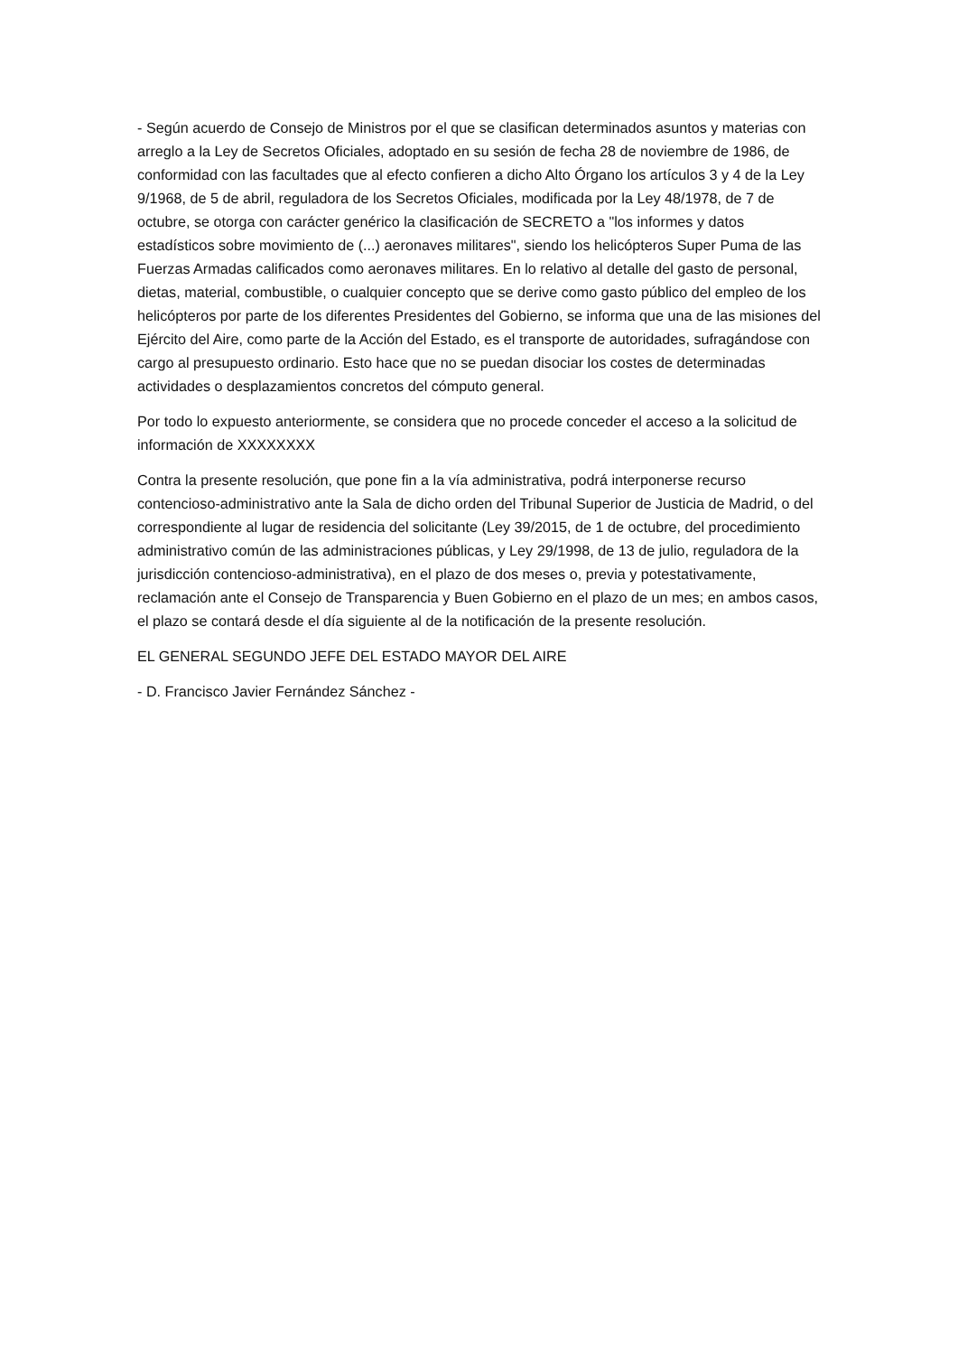- Según acuerdo de Consejo de Ministros por el que se clasifican determinados asuntos y materias con arreglo a la Ley de Secretos Oficiales, adoptado en su sesión de fecha 28 de noviembre de 1986, de conformidad con las facultades que al efecto confieren a dicho Alto Órgano los artículos 3 y 4 de la Ley 9/1968, de 5 de abril, reguladora de los Secretos Oficiales, modificada por la Ley 48/1978, de 7 de octubre, se otorga con carácter genérico la clasificación de SECRETO a "los informes y datos estadísticos sobre movimiento de (...) aeronaves militares", siendo los helicópteros Super Puma de las Fuerzas Armadas calificados como aeronaves militares. En lo relativo al detalle del gasto de personal, dietas, material, combustible, o cualquier concepto que se derive como gasto público del empleo de los helicópteros por parte de los diferentes Presidentes del Gobierno, se informa que una de las misiones del Ejército del Aire, como parte de la Acción del Estado, es el transporte de autoridades, sufragándose con cargo al presupuesto ordinario. Esto hace que no se puedan disociar los costes de determinadas actividades o desplazamientos concretos del cómputo general.
Por todo lo expuesto anteriormente, se considera que no procede conceder el acceso a la solicitud de información de XXXXXXXX
Contra la presente resolución, que pone fin a la vía administrativa, podrá interponerse recurso contencioso-administrativo ante la Sala de dicho orden del Tribunal Superior de Justicia de Madrid, o del correspondiente al lugar de residencia del solicitante (Ley 39/2015, de 1 de octubre, del procedimiento administrativo común de las administraciones públicas, y Ley 29/1998, de 13 de julio, reguladora de la jurisdicción contencioso-administrativa), en el plazo de dos meses o, previa y potestativamente, reclamación ante el Consejo de Transparencia y Buen Gobierno en el plazo de un mes; en ambos casos, el plazo se contará desde el día siguiente al de la notificación de la presente resolución.
EL GENERAL SEGUNDO JEFE DEL ESTADO MAYOR DEL AIRE
- D. Francisco Javier Fernández Sánchez -